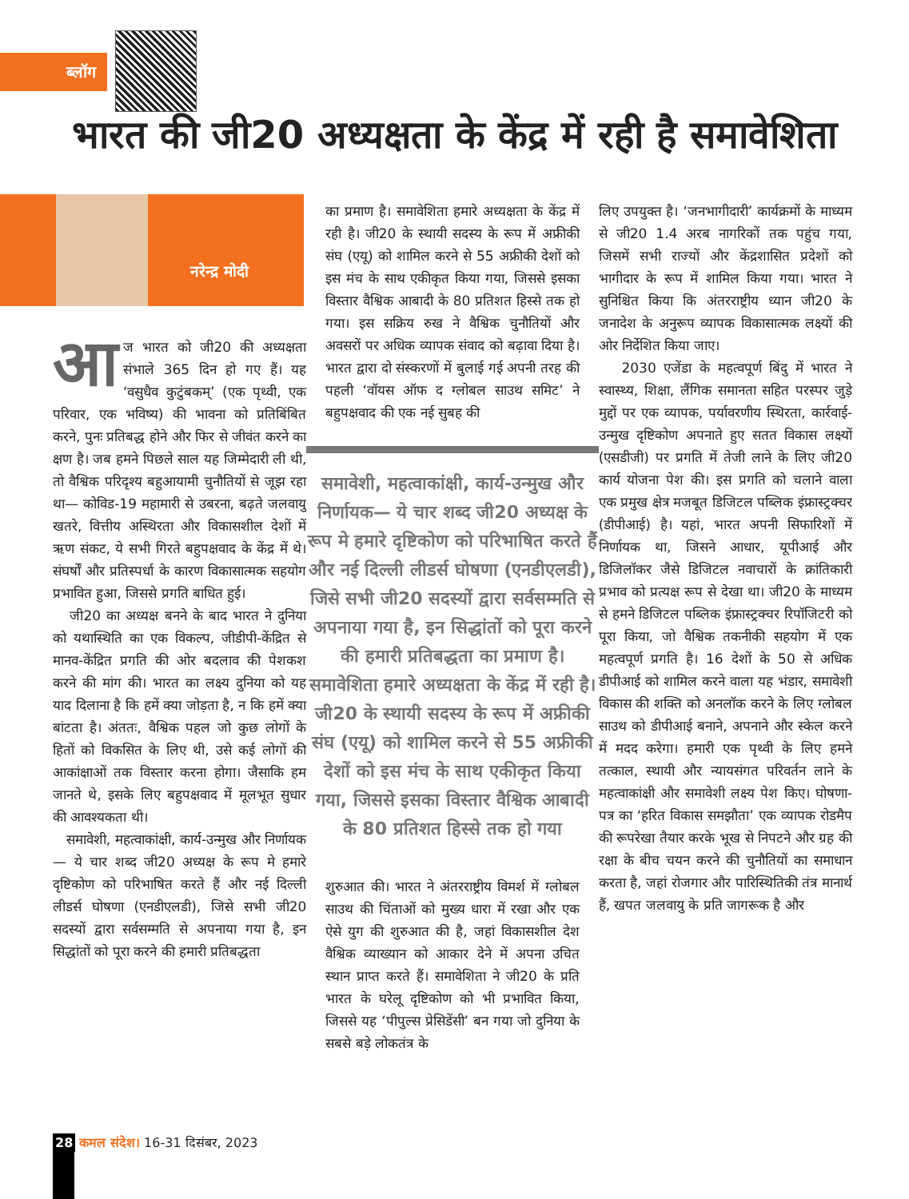ब्लॉग
भारत की जी20 अध्यक्षता के केंद्र में रही है समावेशिता
नरेन्द्र मोदी
आज भारत को जी20 की अध्यक्षता संभाले 365 दिन हो गए हैं। यह ‘वसुधैव कुटुंबकम्’ (एक पृथ्वी, एक परिवार, एक भविष्य) की भावना को प्रतिबिंबित करने, पुनः प्रतिबद्ध होने और फिर से जीवंत करने का क्षण है। जब हमने पिछले साल यह जिम्मेदारी ली थी, तो वैश्विक परिदृश्य बहुआयामी चुनौतियों से जूझ रहा था— कोविड-19 महामारी से उबरना, बढ़ते जलवायु खतरे, वित्तीय अस्थिरता और विकासशील देशों में ऋण संकट, ये सभी गिरते बहुपक्षवाद के केंद्र में थे। संघर्षों और प्रतिस्पर्धा के कारण विकासात्मक सहयोग प्रभावित हुआ, जिससे प्रगति बाधित हुई।
जी20 का अध्यक्ष बनने के बाद भारत ने दुनिया को यथास्थिति का एक विकल्प, जीडीपी-केंद्रित से मानव-केंद्रित प्रगति की ओर बदलाव की पेशकश करने की मांग की। भारत का लक्ष्य दुनिया को यह याद दिलाना है कि हमें क्या जोड़ता है, न कि हमें क्या बांटता है। अंततः, वैश्विक पहल जो कुछ लोगों के हितों को विकसित के लिए थी, उसे कई लोगों की आकांक्षाओं तक विस्तार करना होगा। जैसाकि हम जानते थे, इसके लिए बहुपक्षवाद में मूलभूत सुधार की आवश्यकता थी।
समावेशी, महत्वाकांक्षी, कार्य-उन्मुख और निर्णायक— ये चार शब्द जी20 अध्यक्ष के रूप मे हमारे दृष्टिकोण को परिभाषित करते हैं और नई दिल्ली लीडर्स घोषणा (एनडीएलडी), जिसे सभी जी20 सदस्यों द्वारा सर्वसम्मति से अपनाया गया है, इन सिद्धांतों को पूरा करने की हमारी प्रतिबद्धता
का प्रमाण है। समावेशिता हमारे अध्यक्षता के केंद्र में रही है। जी20 के स्थायी सदस्य के रूप में अफ्रीकी संघ (एयू) को शामिल करने से 55 अफ्रीकी देशों को इस मंच के साथ एकीकृत किया गया, जिससे इसका विस्तार वैश्विक आबादी के 80 प्रतिशत हिस्से तक हो गया। इस सक्रिय रुख ने वैश्विक चुनौतियों और अवसरों पर अधिक व्यापक संवाद को बढ़ावा दिया है। भारत द्वारा दो संस्करणों में बुलाई गई अपनी तरह की पहली ‘वॉयस ऑफ द ग्लोबल साउथ समिट’ ने बहुपक्षवाद की एक नई सुबह की
समावेशी, महत्वाकांक्षी, कार्य-उन्मुख और निर्णायक— ये चार शब्द जी20 अध्यक्ष के रूप मे हमारे दृष्टिकोण को परिभाषित करते हैं और नई दिल्ली लीडर्स घोषणा (एनडीएलडी), जिसे सभी जी20 सदस्यों द्वारा सर्वसम्मति से अपनाया गया है, इन सिद्धांतों को पूरा करने की हमारी प्रतिबद्धता का प्रमाण है। समावेशिता हमारे अध्यक्षता के केंद्र में रही है। जी20 के स्थायी सदस्य के रूप में अफ्रीकी संघ (एयू) को शामिल करने से 55 अफ्रीकी देशों को इस मंच के साथ एकीकृत किया गया, जिससे इसका विस्तार वैश्विक आबादी के 80 प्रतिशत हिस्से तक हो गया
शुरुआत की। भारत ने अंतरराष्ट्रीय विमर्श में ग्लोबल साउथ की चिंताओं को मुख्य धारा में रखा और एक ऐसे युग की शुरुआत की है, जहां विकासशील देश वैश्विक व्याख्यान को आकार देने में अपना उचित स्थान प्राप्त करते हैं। समावेशिता ने जी20 के प्रति भारत के घरेलू दृष्टिकोण को भी प्रभावित किया, जिससे यह ‘पीपुल्स प्रेसिडेंसी’ बन गया जो दुनिया के सबसे बड़े लोकतंत्र के
लिए उपयुक्त है। ‘जनभागीदारी’ कार्यक्रमों के माध्यम से जी20 1.4 अरब नागरिकों तक पहुंच गया, जिसमें सभी राज्यों और केंद्रशासित प्रदेशों को भागीदार के रूप में शामिल किया गया। भारत ने सुनिश्चित किया कि अंतरराष्ट्रीय ध्यान जी20 के जनादेश के अनुरूप व्यापक विकासात्मक लक्ष्यों की ओर निर्देशित किया जाए।
2030 एजेंडा के महत्वपूर्ण बिंदु में भारत ने स्वास्थ्य, शिक्षा, लैंगिक समानता सहित परस्पर जुड़े मुद्दों पर एक व्यापक, पर्यावरणीय स्थिरता, कार्रवाई-उन्मुख दृष्टिकोण अपनाते हुए सतत विकास लक्ष्यों (एसडीजी) पर प्रगति में तेजी लाने के लिए जी20 कार्य योजना पेश की। इस प्रगति को चलाने वाला एक प्रमुख क्षेत्र मजबूत डिजिटल पब्लिक इंफ्रास्ट्रक्चर (डीपीआई) है। यहां, भारत अपनी सिफारिशों में निर्णायक था, जिसने आधार, यूपीआई और डिजिलॉकर जैसे डिजिटल नवाचारों के क्रांतिकारी प्रभाव को प्रत्यक्ष रूप से देखा था। जी20 के माध्यम से हमने डिजिटल पब्लिक इंफ्रास्ट्रक्चर रिपॉजिटरी को पूरा किया, जो वैश्विक तकनीकी सहयोग में एक महत्वपूर्ण प्रगति है। 16 देशों के 50 से अधिक डीपीआई को शामिल करने वाला यह भंडार, समावेशी विकास की शक्ति को अनलॉक करने के लिए ग्लोबल साउथ को डीपीआई बनाने, अपनाने और स्केल करने में मदद करेगा। हमारी एक पृथ्वी के लिए हमने तत्काल, स्थायी और न्यायसंगत परिवर्तन लाने के महत्वाकांक्षी और समावेशी लक्ष्य पेश किए। घोषणा-पत्र का ‘हरित विकास समझौता’ एक व्यापक रोडमैप की रूपरेखा तैयार करके भूख से निपटने और ग्रह की रक्षा के बीच चयन करने की चुनौतियों का समाधान करता है, जहां रोजगार और पारिस्थितिकी तंत्र मानार्थ हैं, खपत जलवायु के प्रति जागरूक है और
28 कमल संदेश। 16-31 दिसंबर, 2023